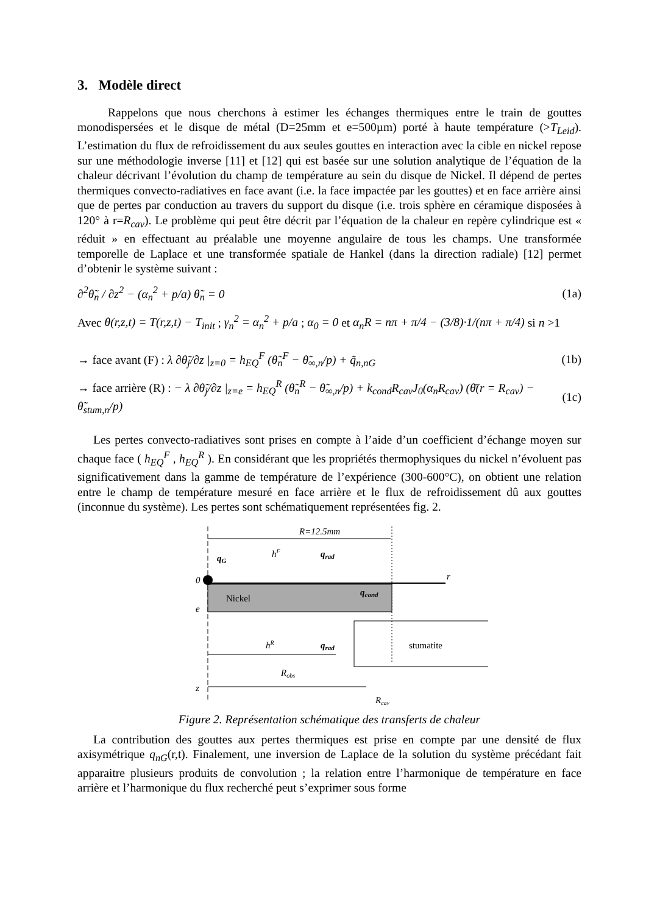3. Modèle direct
Rappelons que nous cherchons à estimer les échanges thermiques entre le train de gouttes monodispersées et le disque de métal (D=25mm et e=500µm) porté à haute température (>T<sub>Leid</sub>). L’estimation du flux de refroidissement du aux seules gouttes en interaction avec la cible en nickel repose sur une méthodologie inverse [11] et [12] qui est basée sur une solution analytique de l’équation de la chaleur décrivant l’évolution du champ de température au sein du disque de Nickel. Il dépend de pertes thermiques convecto-radiatives en face avant (i.e. la face impactée par les gouttes) et en face arrière ainsi que de pertes par conduction au travers du support du disque (i.e. trois sphère en céramique disposées à 120° à r=R<sub>cav</sub>). Le problème qui peut être décrit par l’équation de la chaleur en repère cylindrique est « réduit » en effectuant au préalable une moyenne angulaire de tous les champs. Une transformée temporelle de Laplace et une transformée spatiale de Hankel (dans la direction radiale) [12] permet d’obtenir le système suivant :
∂<sup>2</sup>θ̃<sub>n</sub> / ∂z<sup>2</sup> − (α<sub>n</sub><sup>2</sup> + p/a) θ̃<sub>n</sub> = 0 (1a)
Avec θ(r,z,t) = T(r,z,t) − T<sub>init</sub> ; γ<sub>n</sub><sup>2</sup> = α<sub>n</sub><sup>2</sup> + p/a ; α<sub>0</sub> = 0 et α<sub>n</sub>R = nπ + π/4 − (3/8)·1/(nπ + π/4) si n >1
→ face avant (F) : λ ∂θ̃<sub>j</sub>/∂z |<sub>z=0</sub> = h<sub>EQ</sub><sup>F</sup> (θ̃<sub>n</sub><sup>F</sup> − θ̃<sub>∞,n</sub>/p) + q̃<sub>n,nG</sub> (1b)
→ face arrière (R) : − λ ∂θ̃<sub>j</sub>/∂z |<sub>z=e</sub> = h<sub>EQ</sub><sup>R</sup> (θ̃<sub>n</sub><sup>R</sup> − θ̃<sub>∞,n</sub>/p) + k<sub>cond</sub>R<sub>cav</sub>J<sub>0</sub>(α<sub>n</sub>R<sub>cav</sub>) (θ̄(r = R<sub>cav</sub>) − θ̃<sub>stum,n</sub>/p) (1c)
Les pertes convecto-radiatives sont prises en compte à l’aide d’un coefficient d’échange moyen sur chaque face ( h<sub>EQ</sub><sup>F</sup> , h<sub>EQ</sub><sup>R</sup> ). En considérant que les propriétés thermophysiques du nickel n’évoluent pas significativement dans la gamme de température de l’expérience (300-600°C), on obtient une relation entre le champ de température mesuré en face arrière et le flux de refroidissement dû aux gouttes (inconnue du système). Les pertes sont schématiquement représentées fig. 2.
R=12.5mm
0
r
qG
hF
qrad
Nickel
qcond
e
hR
qrad
stumatite
Robs
z
Rcav
Figure 2. Représentation schématique des transferts de chaleur
La contribution des gouttes aux pertes thermiques est prise en compte par une densité de flux axisymétrique q<sub>nG</sub>(r,t). Finalement, une inversion de Laplace de la solution du système précédant fait apparaitre plusieurs produits de convolution ; la relation entre l’harmonique de température en face arrière et l’harmonique du flux recherché peut s’exprimer sous forme